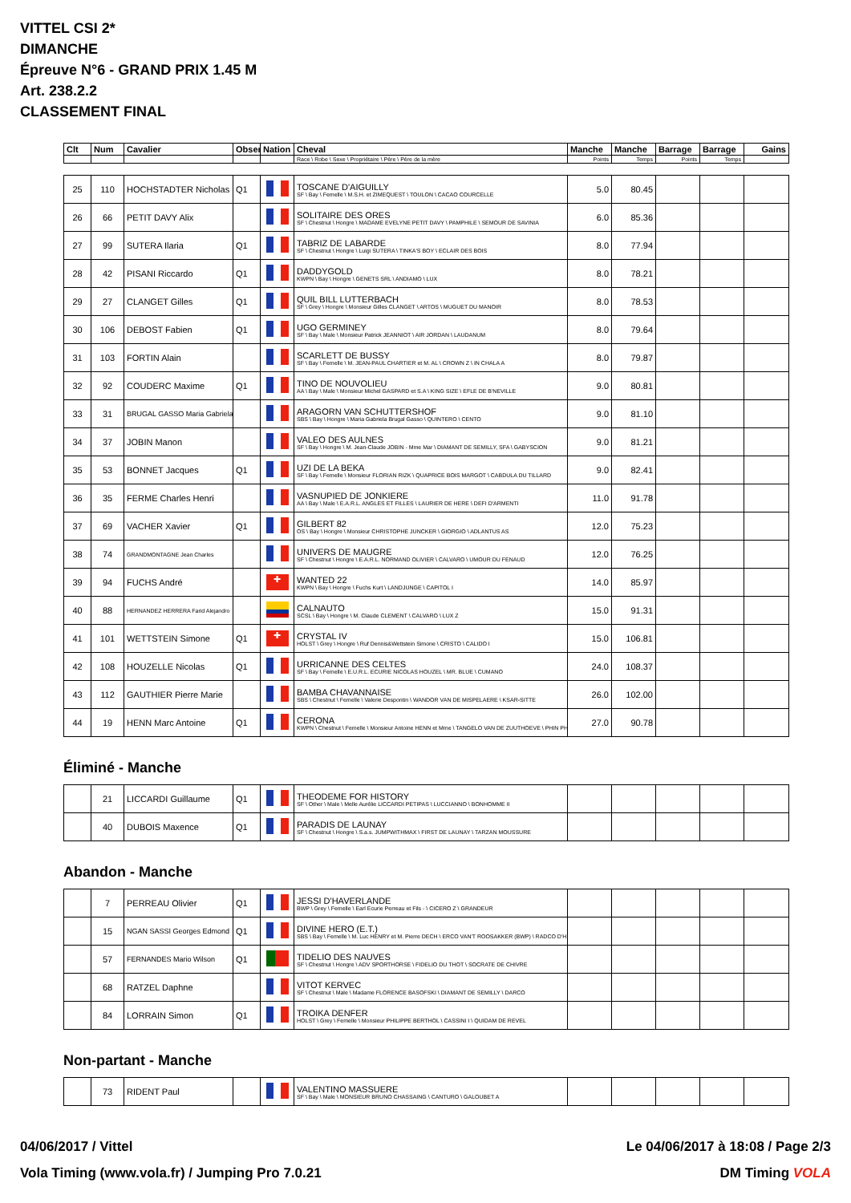VITTEL CSI 2*
DIMANCHE
Épreuve N°6 - GRAND PRIX 1.45 M
Art. 238.2.2
CLASSEMENT FINAL
| Clt | Num | Cavalier | Obser | Nation | Cheval | Manche | Manche | Barrage | Barrage | Gains |
| --- | --- | --- | --- | --- | --- | --- | --- | --- | --- | --- |
| | | | | | Race \ Robe \ Sexe \ Propriétaire \ Père \ Père de la mère | Points | Temps | Points | Temps | |
| 25 | 110 | HOCHSTADTER Nicholas | Q1 | | TOSCANE D'AIGUILLY SF \ Bay \ Femelle \ M.S.H. et ZIMEQUEST \ TOULON \ CACAO COURCELLE | 5.0 | 80.45 | | | |
| 26 | 66 | PETIT DAVY Alix | | | SOLITAIRE DES ORES SF \ Chestnut \ Hongre \ MADAME EVELYNE PETIT DAVY \ PAMPHILE \ SEMOUR DE SAVINIA | 6.0 | 85.36 | | | |
| 27 | 99 | SUTERA Ilaria | Q1 | | TABRIZ DE LABARDE SF \ Chestnut \ Hongre \ Luigi SUTERA \ TINKA'S BOY \ ECLAIR DES BOIS | 8.0 | 77.94 | | | |
| 28 | 42 | PISANI Riccardo | Q1 | | DADDYGOLD KWPN \ Bay \ Hongre \ GENETS SRL \ ANDIAMO \ LUX | 8.0 | 78.21 | | | |
| 29 | 27 | CLANGET Gilles | Q1 | | QUIL BILL LUTTERBACH SF \ Grey \ Hongre \ Monsieur Gilles CLANGET \ ARTOS \ MUGUET DU MANOIR | 8.0 | 78.53 | | | |
| 30 | 106 | DEBOST Fabien | Q1 | | UGO GERMINEY SF \ Bay \ Male \ Monsieur Patrick JEANNIOT \ AIR JORDAN \ LAUDANUM | 8.0 | 79.64 | | | |
| 31 | 103 | FORTIN Alain | | | SCARLETT DE BUSSY SF \ Bay \ Femelle \ M. JEAN-PAUL CHARTIER et M. AL \ CROWN Z \ IN CHALA A | 8.0 | 79.87 | | | |
| 32 | 92 | COUDERC Maxime | Q1 | | TINO DE NOUVOLIEU AA \ Bay \ Male \ Monsieur Michel GASPARD et S.A \ KING SIZE \ EFLE DE B'NEVILLE | 9.0 | 80.81 | | | |
| 33 | 31 | BRUGAL GASSO Maria Gabriela | | | ARAGORN VAN SCHUTTERSHOF SBS \ Bay \ Hongre \ Maria Gabriela Brugal Gasso \ QUINTERO \ CENTO | 9.0 | 81.10 | | | |
| 34 | 37 | JOBIN Manon | | | VALEO DES AULNES SF \ Bay \ Hongre \ M. Jean-Claude JOBIN - Mme Mar \ DIAMANT DE SEMILLY, SFA \ GABYSCION | 9.0 | 81.21 | | | |
| 35 | 53 | BONNET Jacques | Q1 | | UZI DE LA BEKA SF \ Bay \ Femelle \ Monsieur FLORIAN RIZK \ QUAPRICE BOIS MARGOT \ CABDULA DU TILLARD | 9.0 | 82.41 | | | |
| 36 | 35 | FERME Charles Henri | | | VASNUPIED DE JONKIERE AA \ Bay \ Male \ E.A.R.L. ANGLES ET FILLES \ LAURIER DE HERE \ DEFI D'ARMENTI | 11.0 | 91.78 | | | |
| 37 | 69 | VACHER Xavier | Q1 | | GILBERT 82 OS \ Bay \ Hongre \ Monsieur CHRISTOPHE JUNCKER \ GIORGIO \ ADLANTUS AS | 12.0 | 75.23 | | | |
| 38 | 74 | GRANDMONTAGNE Jean Charles | | | UNIVERS DE MAUGRE SF \ Chestnut \ Hongre \ E.A.R.L. NORMAND OLIVIER \ CALVARO \ UMOUR DU FENAUD | 12.0 | 76.25 | | | |
| 39 | 94 | FUCHS André | | ✚ | WANTED 22 KWPN \ Bay \ Hongre \ Fuchs Kurt \ LANDJUNGE \ CAPITOL I | 14.0 | 85.97 | | | |
| 40 | 88 | HERNANDEZ HERRERA Farid Alejandro | | | CALNAUTO SCSL \ Bay \ Hongre \ M. Claude CLEMENT \ CALVARO \ LUX Z | 15.0 | 91.31 | | | |
| 41 | 101 | WETTSTEIN Simone | Q1 | ✚ | CRYSTAL IV HOLST \ Grey \ Hongre \ Ruf Dennis&Wettstein Simone \ CRISTO \ CALIDO I | 15.0 | 106.81 | | | |
| 42 | 108 | HOUZELLE Nicolas | Q1 | | URRICANNE DES CELTES SF \ Bay \ Femelle \ E.U.R.L. ECURIE NICOLAS HOUZEL \ MR. BLUE \ CUMANO | 24.0 | 108.37 | | | |
| 43 | 112 | GAUTHIER Pierre Marie | | | BAMBA CHAVANNAISE SBS \ Chestnut \ Femelle \ Valerie Despontin \ WANDOR VAN DE MISPELAERE \ KSAR-SITTE | 26.0 | 102.00 | | | |
| 44 | 19 | HENN Marc Antoine | Q1 | | CERONA KWPN \ Chestnut \ Femelle \ Monsieur Antoine HENN et Mme \ TANGELO VAN DE ZUUTHOEVE \ PHIN PH | 27.0 | 90.78 | | | |
Éliminé - Manche
| | 21 | LICCARDI Guillaume | Q1 | | THEODEME FOR HISTORY SF \ Other \ Male \ Melle Aurélie LICCARDI PETIPAS \ LUCCIANNO \ BONHOMME II | | | | | |
| | 40 | DUBOIS Maxence | Q1 | | PARADIS DE LAUNAY SF \ Chestnut \ Hongre \ S.a.s. JUMPWITHMAX \ FIRST DE LAUNAY \ TARZAN MOUSSURE | | | | | |
Abandon - Manche
| | 7 | PERREAU Olivier | Q1 | | JESSI D'HAVERLANDE BWP \ Grey \ Femelle \ Earl Ecurie Perreau et Fils - \ CICERO Z \ GRANDEUR | | | | | |
| | 15 | NGAN SASSI Georges Edmond | Q1 | | DIVINE HERO (E.T.) SBS \ Bay \ Femelle \ M. Luc HENRY et M. Pierre DECH \ ERCO VAN'T ROOSAKKER (BWP) \ RADCO D'H | | | | | |
| | 57 | FERNANDES Mario Wilson | Q1 | | TIDELIO DES NAUVES SF \ Chestnut \ Hongre \ ADV SPORTHORSE \ FIDELIO DU THOT \ SOCRATE DE CHIVRE | | | | | |
| | 68 | RATZEL Daphne | | | VITOT KERVEC SF \ Chestnut \ Male \ Madame FLORENCE BASOFSKI \ DIAMANT DE SEMILLY \ DARCO | | | | | |
| | 84 | LORRAIN Simon | Q1 | | TROIKA DENFER HOLST \ Grey \ Femelle \ Monsieur PHILIPPE BERTHOL \ CASSINI I \ QUIDAM DE REVEL | | | | | |
Non-partant - Manche
| | 73 | RIDENT Paul | | | VALENTINO MASSUERE SF \ Bay \ Male \ MONSIEUR BRUNO CHASSAING \ CANTURO \ GALOUBET A | | | | | |
04/06/2017 / Vittel Le 04/06/2017 à 18:08 / Page 2/3
Vola Timing (www.vola.fr) / Jumping Pro 7.0.21 DM Timing VOLA